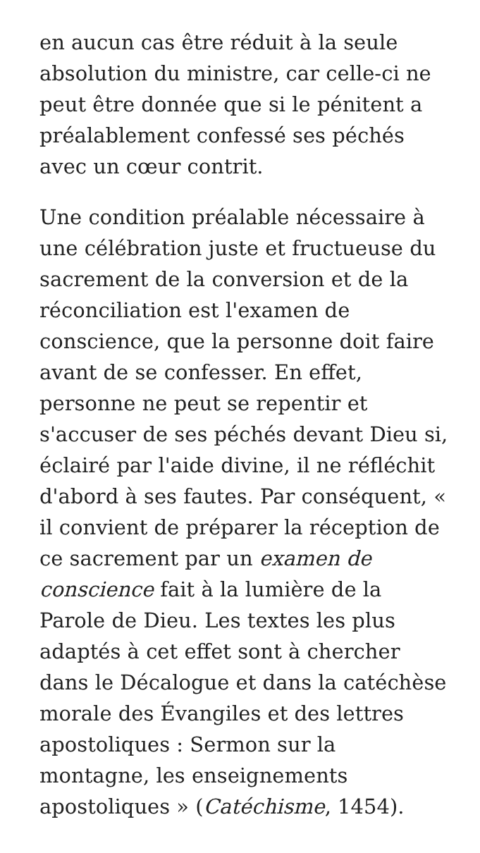en aucun cas être réduit à la seule absolution du ministre, car celle-ci ne peut être donnée que si le pénitent a préalablement confessé ses péchés avec un cœur contrit.
Une condition préalable nécessaire à une célébration juste et fructueuse du sacrement de la conversion et de la réconciliation est l'examen de conscience, que la personne doit faire avant de se confesser. En effet, personne ne peut se repentir et s'accuser de ses péchés devant Dieu si, éclairé par l'aide divine, il ne réfléchit d'abord à ses fautes. Par conséquent, « il convient de préparer la réception de ce sacrement par un examen de conscience fait à la lumière de la Parole de Dieu. Les textes les plus adaptés à cet effet sont à chercher dans le Décalogue et dans la catéchèse morale des Évangiles et des lettres apostoliques : Sermon sur la montagne, les enseignements apostoliques » (Catéchisme, 1454).